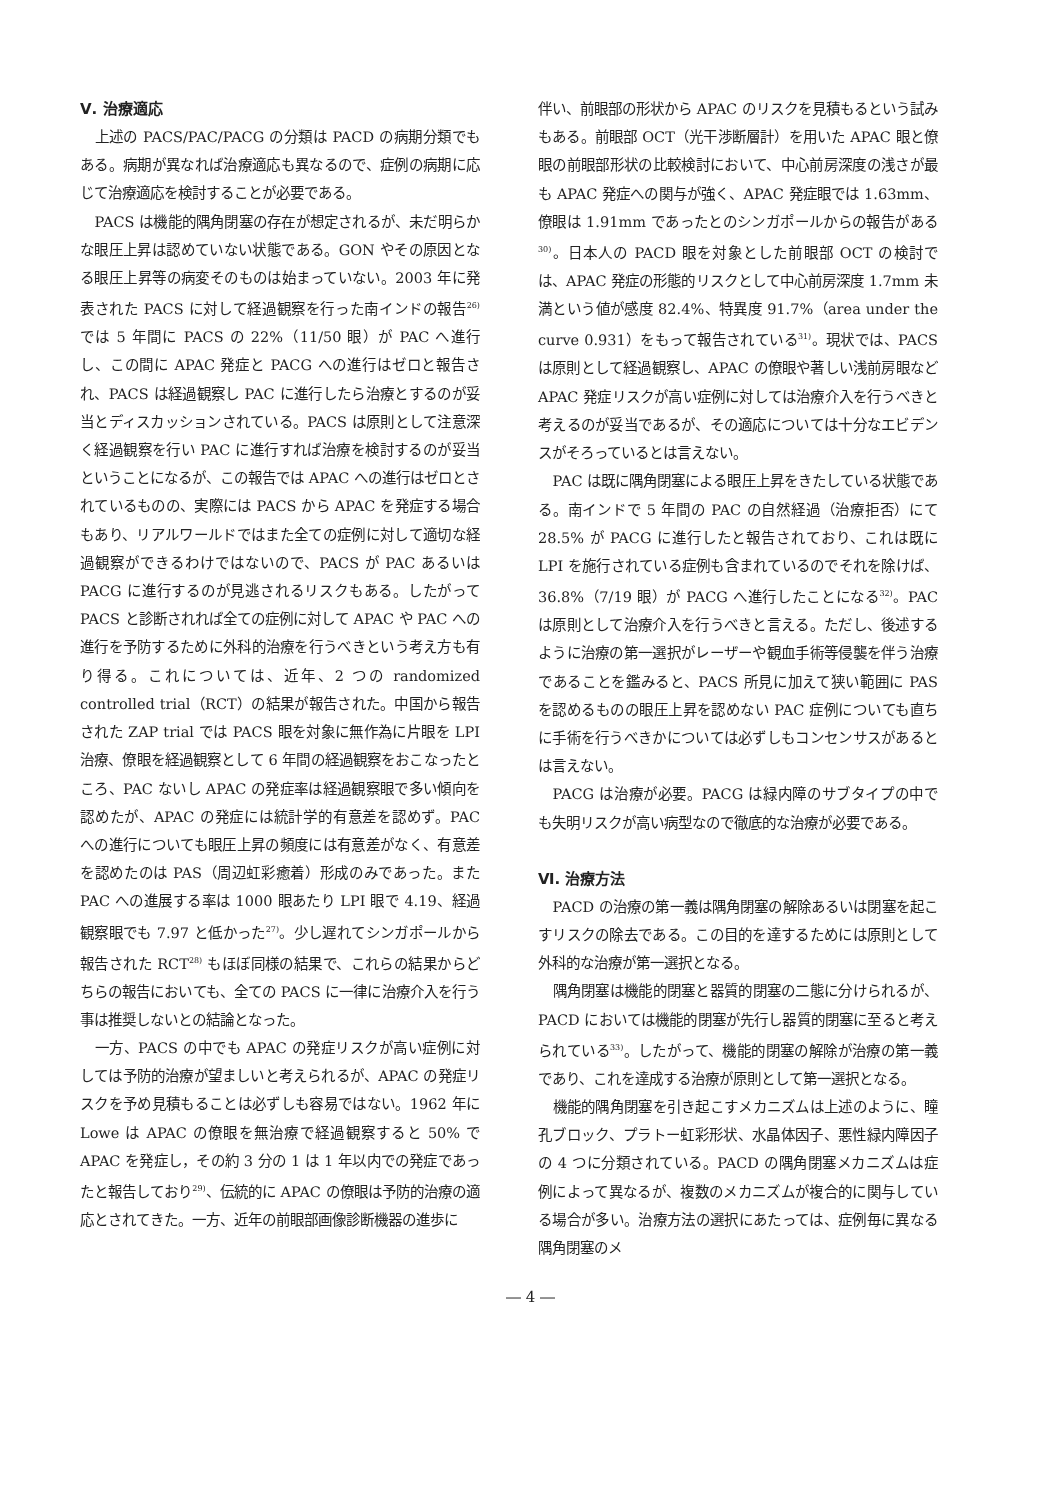Ⅴ. 治療適応
上述の PACS/PAC/PACG の分類は PACD の病期分類でもある。病期が異なれば治療適応も異なるので、症例の病期に応じて治療適応を検討することが必要である。
PACS は機能的隅角閉塞の存在が想定されるが、未だ明らかな眼圧上昇は認めていない状態である。GON やその原因となる眼圧上昇等の病変そのものは始まっていない。2003 年に発表された PACS に対して経過観察を行った南インドの報告<sup>26)</sup> では 5 年間に PACS の 22%（11/50 眼）が PAC へ進行し、この間に APAC 発症と PACG への進行はゼロと報告され、PACS は経過観察し PAC に進行したら治療とするのが妥当とディスカッションされている。PACS は原則として注意深く経過観察を行い PAC に進行すれば治療を検討するのが妥当ということになるが、この報告では APAC への進行はゼロとされているものの、実際には PACS から APAC を発症する場合もあり、リアルワールドではまた全ての症例に対して適切な経過観察ができるわけではないので、PACS が PAC あるいは PACG に進行するのが見逃されるリスクもある。したがって PACS と診断されれば全ての症例に対して APAC や PAC への進行を予防するために外科的治療を行うべきという考え方も有り得る。これについては、近年、2 つの randomized controlled trial（RCT）の結果が報告された。中国から報告された ZAP trial では PACS 眼を対象に無作為に片眼を LPI 治療、僚眼を経過観察として 6 年間の経過観察をおこなったところ、PAC ないし APAC の発症率は経過観察眼で多い傾向を認めたが、APAC の発症には統計学的有意差を認めず。PAC への進行についても眼圧上昇の頻度には有意差がなく、有意差を認めたのは PAS（周辺虹彩癒着）形成のみであった。また PAC への進展する率は 1000 眼あたり LPI 眼で 4.19、経過観察眼でも 7.97 と低かった<sup>27)</sup>。少し遅れてシンガポールから報告された RCT<sup>28)</sup> もほぼ同様の結果で、これらの結果からどちらの報告においても、全ての PACS に一律に治療介入を行う事は推奨しないとの結論となった。
一方、PACS の中でも APAC の発症リスクが高い症例に対しては予防的治療が望ましいと考えられるが、APAC の発症リスクを予め見積もることは必ずしも容易ではない。1962 年に Lowe は APAC の僚眼を無治療で経過観察すると 50% で APAC を発症し，その約 3 分の 1 は 1 年以内での発症であったと報告しており<sup>29)</sup>、伝統的に APAC の僚眼は予防的治療の適応とされてきた。一方、近年の前眼部画像診断機器の進歩に
伴い、前眼部の形状から APAC のリスクを見積もるという試みもある。前眼部 OCT（光干渉断層計）を用いた APAC 眼と僚眼の前眼部形状の比較検討において、中心前房深度の浅さが最も APAC 発症への関与が強く、APAC 発症眼では 1.63mm、僚眼は 1.91mm であったとのシンガポールからの報告がある<sup>30)</sup>。日本人の PACD 眼を対象とした前眼部 OCT の検討では、APAC 発症の形態的リスクとして中心前房深度 1.7mm 未満という値が感度 82.4%、特異度 91.7%（area under the curve 0.931）をもって報告されている<sup>31)</sup>。現状では、PACS は原則として経過観察し、APAC の僚眼や著しい浅前房眼など APAC 発症リスクが高い症例に対しては治療介入を行うべきと考えるのが妥当であるが、その適応については十分なエビデンスがそろっているとは言えない。
PAC は既に隅角閉塞による眼圧上昇をきたしている状態である。南インドで 5 年間の PAC の自然経過（治療拒否）にて 28.5% が PACG に進行したと報告されており、これは既に LPI を施行されている症例も含まれているのでそれを除けば、36.8%（7/19 眼）が PACG へ進行したことになる<sup>32)</sup>。PAC は原則として治療介入を行うべきと言える。ただし、後述するように治療の第一選択がレーザーや観血手術等侵襲を伴う治療であることを鑑みると、PACS 所見に加えて狭い範囲に PAS を認めるものの眼圧上昇を認めない PAC 症例についても直ちに手術を行うべきかについては必ずしもコンセンサスがあるとは言えない。
PACG は治療が必要。PACG は緑内障のサブタイプの中でも失明リスクが高い病型なので徹底的な治療が必要である。
Ⅵ. 治療方法
PACD の治療の第一義は隅角閉塞の解除あるいは閉塞を起こすリスクの除去である。この目的を達するためには原則として外科的な治療が第一選択となる。
隅角閉塞は機能的閉塞と器質的閉塞の二態に分けられるが、PACD においては機能的閉塞が先行し器質的閉塞に至ると考えられている<sup>33)</sup>。したがって、機能的閉塞の解除が治療の第一義であり、これを達成する治療が原則として第一選択となる。
機能的隅角閉塞を引き起こすメカニズムは上述のように、瞳孔ブロック、プラトー虹彩形状、水晶体因子、悪性緑内障因子の 4 つに分類されている。PACD の隅角閉塞メカニズムは症例によって異なるが、複数のメカニズムが複合的に関与している場合が多い。治療方法の選択にあたっては、症例毎に異なる隅角閉塞のメ
― 4 ―